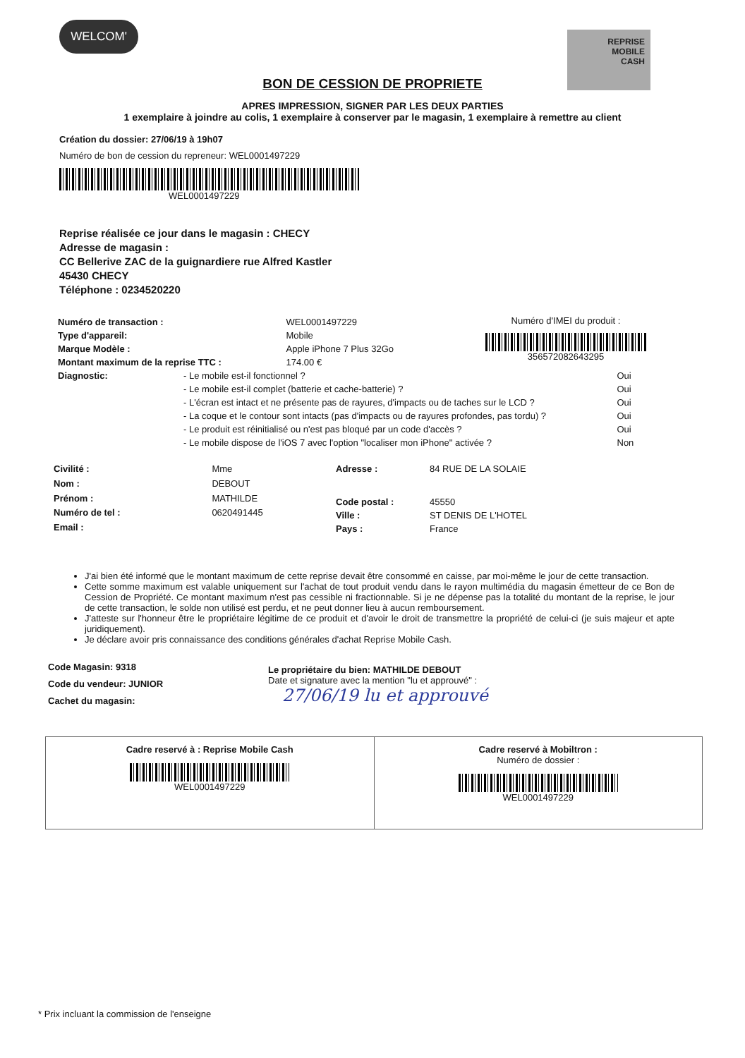WELCOM'
REPRISE
MOBILE
CASH
BON DE CESSION DE PROPRIETE
APRES IMPRESSION, SIGNER PAR LES DEUX PARTIES
1 exemplaire à joindre au colis, 1 exemplaire à conserver par le magasin, 1 exemplaire à remettre au client
Création du dossier: 27/06/19 à 19h07
Numéro de bon de cession du repreneur: WEL0001497229
WEL0001497229
Reprise réalisée ce jour dans le magasin : CHECY
Adresse de magasin :
CC Bellerive ZAC de la guignardiere rue Alfred Kastler
45430 CHECY
Téléphone : 0234520220
| Numéro de transaction : | WEL0001497229 |
| Type d'appareil: | Mobile |
| Marque Modèle : | Apple iPhone 7 Plus 32Go |
| Montant maximum de la reprise TTC : | 174.00 € |
Numéro d'IMEI du produit :
356572082643295
| Diagnostic: | - Le mobile est-il fonctionnel ? | Oui |
| | - Le mobile est-il complet (batterie et cache-batterie) ? | Oui |
| | - L'écran est intact et ne présente pas de rayures, d'impacts ou de taches sur le LCD ? | Oui |
| | - La coque et le contour sont intacts (pas d'impacts ou de rayures profondes, pas tordu) ? | Oui |
| | - Le produit est réinitialisé ou n'est pas bloqué par un code d'accès ? | Oui |
| | - Le mobile dispose de l'iOS 7 avec l'option "localiser mon iPhone" activée ? | Non |
| Civilité : | Mme |
| Nom : | DEBOUT |
| Prénom : | MATHILDE |
| Numéro de tel : | 0620491445 |
| Email : | |
| Adresse : | 84 RUE DE LA SOLAIE |
| Code postal : | 45550 |
| Ville : | ST DENIS DE L'HOTEL |
| Pays : | France |
J'ai bien été informé que le montant maximum de cette reprise devait être consommé en caisse, par moi-même le jour de cette transaction.
Cette somme maximum est valable uniquement sur l'achat de tout produit vendu dans le rayon multimédia du magasin émetteur de ce Bon de Cession de Propriété. Ce montant maximum n'est pas cessible ni fractionnable. Si je ne dépense pas la totalité du montant de la reprise, le jour de cette transaction, le solde non utilisé est perdu, et ne peut donner lieu à aucun remboursement.
J'atteste sur l'honneur être le propriétaire légitime de ce produit et d'avoir le droit de transmettre la propriété de celui-ci (je suis majeur et apte juridiquement).
Je déclare avoir pris connaissance des conditions générales d'achat Reprise Mobile Cash.
Code Magasin: 9318
Code du vendeur: JUNIOR
Cachet du magasin:
Le propriétaire du bien: MATHILDE DEBOUT
Date et signature avec la mention "lu et approuvé" :
27/06/19 lu et approuvé
Cadre reservé à : Reprise Mobile Cash
WEL0001497229
Cadre reservé à Mobiltron :
Numéro de dossier :
WEL0001497229
* Prix incluant la commission de l'enseigne